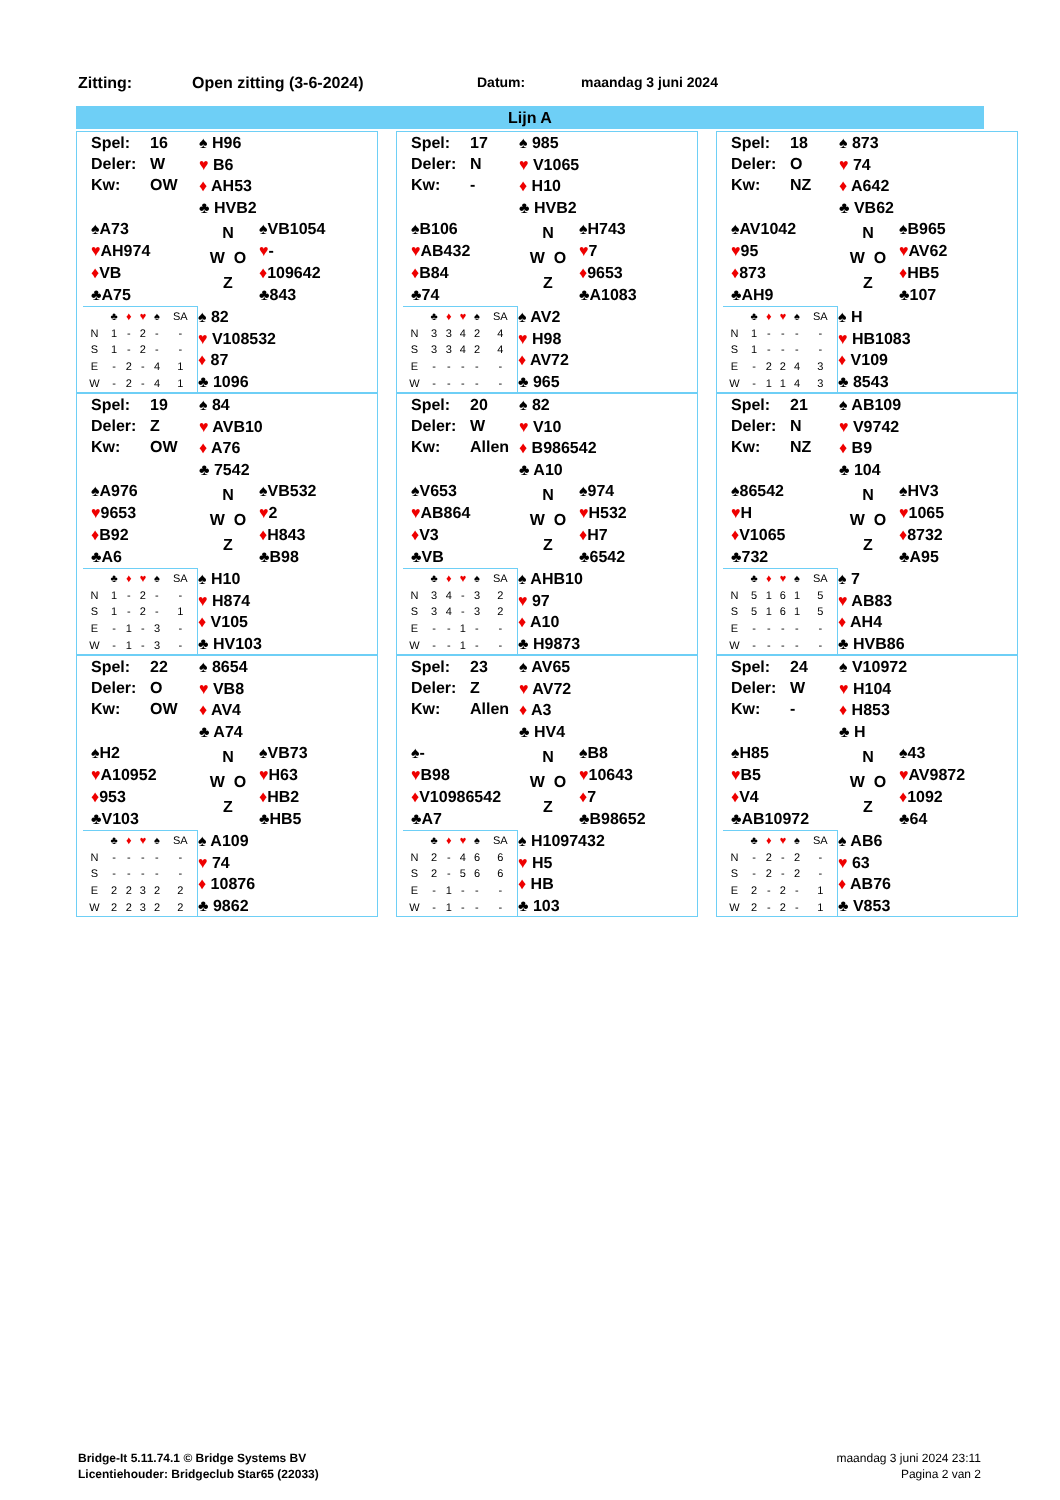Zitting: Open zitting (3-6-2024) Datum: maandag 3 juni 2024
Lijn A
Spel: 16
Deler: W
Kw: OW
♠ H96
♥ B6
♦ AH53
♣ HVB2
♠A73
♥AH974
♦VB
♣A75
N
W O
Z
♠VB1054
♥-
♦109642
♣843
| | ♣ | ♦ | ♥ | ♠ | SA |
| --- | --- | --- | --- | --- | --- |
| N | 1 | - | 2 | - | - |
| S | 1 | - | 2 | - | - |
| E | - | 2 | - | 4 | 1 |
| W | - | 2 | - | 4 | 1 |
♠ 82
♥ V108532
♦ 87
♣ 1096
Spel: 17
Deler: N
Kw: -
♠ 985
♥ V1065
♦ H10
♣ HVB2
♠B106
♥AB432
♦B84
♣74
N
W O
Z
♠H743
♥7
♦9653
♣A1083
| | ♣ | ♦ | ♥ | ♠ | SA |
| --- | --- | --- | --- | --- | --- |
| N | 3 | 3 | 4 | 2 | 4 |
| S | 3 | 3 | 4 | 2 | 4 |
| E | - | - | - | - | - |
| W | - | - | - | - | - |
♠ AV2
♥ H98
♦ AV72
♣ 965
Spel: 18
Deler: O
Kw: NZ
♠ 873
♥ 74
♦ A642
♣ VB62
♠AV1042
♥95
♦873
♣AH9
N
W O
Z
♠B965
♥AV62
♦HB5
♣107
| | ♣ | ♦ | ♥ | ♠ | SA |
| --- | --- | --- | --- | --- | --- |
| N | 1 | - | - | - | - |
| S | 1 | - | - | - | - |
| E | - | 2 | 2 | 4 | 3 |
| W | - | 1 | 1 | 4 | 3 |
♠ H
♥ HB1083
♦ V109
♣ 8543
Spel: 19
Deler: Z
Kw: OW
♠ 84
♥ AVB10
♦ A76
♣ 7542
♠A976
♥9653
♦B92
♣A6
N
W O
Z
♠VB532
♥2
♦H843
♣B98
| | ♣ | ♦ | ♥ | ♠ | SA |
| --- | --- | --- | --- | --- | --- |
| N | 1 | - | 2 | - | - |
| S | 1 | - | 2 | - | 1 |
| E | - | 1 | - | 3 | - |
| W | - | 1 | - | 3 | - |
♠ H10
♥ H874
♦ V105
♣ HV103
Spel: 20
Deler: W
Kw: Allen
♠ 82
♥ V10
♦ B986542
♣ A10
♠V653
♥AB864
♦V3
♣VB
N
W O
Z
♠974
♥H532
♦H7
♣6542
| | ♣ | ♦ | ♥ | ♠ | SA |
| --- | --- | --- | --- | --- | --- |
| N | 3 | 4 | - | 3 | 2 |
| S | 3 | 4 | - | 3 | 2 |
| E | - | - | 1 | - | - |
| W | - | - | 1 | - | - |
♠ AHB10
♥ 97
♦ A10
♣ H9873
Spel: 21
Deler: N
Kw: NZ
♠ AB109
♥ V9742
♦ B9
♣ 104
♠86542
♥H
♦V1065
♣732
N
W O
Z
♠HV3
♥1065
♦8732
♣A95
| | ♣ | ♦ | ♥ | ♠ | SA |
| --- | --- | --- | --- | --- | --- |
| N | 5 | 1 | 6 | 1 | 5 |
| S | 5 | 1 | 6 | 1 | 5 |
| E | - | - | - | - | - |
| W | - | - | - | - | - |
♠ 7
♥ AB83
♦ AH4
♣ HVB86
Spel: 22
Deler: O
Kw: OW
♠ 8654
♥ VB8
♦ AV4
♣ A74
♠H2
♥A10952
♦953
♣V103
N
W O
Z
♠VB73
♥H63
♦HB2
♣HB5
| | ♣ | ♦ | ♥ | ♠ | SA |
| --- | --- | --- | --- | --- | --- |
| N | - | - | - | - | - |
| S | - | - | - | - | - |
| E | 2 | 2 | 3 | 2 | 2 |
| W | 2 | 2 | 3 | 2 | 2 |
♠ A109
♥ 74
♦ 10876
♣ 9862
Spel: 23
Deler: Z
Kw: Allen
♠ AV65
♥ AV72
♦ A3
♣ HV4
♠-
♥B98
♦V10986542
♣A7
N
W O
Z
♠B8
♥10643
♦7
♣B98652
| | ♣ | ♦ | ♥ | ♠ | SA |
| --- | --- | --- | --- | --- | --- |
| N | 2 | - | 4 | 6 | 6 |
| S | 2 | - | 5 | 6 | 6 |
| E | - | 1 | - | - | - |
| W | - | 1 | - | - | - |
♠ H1097432
♥ H5
♦ HB
♣ 103
Spel: 24
Deler: W
Kw: -
♠ V10972
♥ H104
♦ H853
♣ H
♠H85
♥B5
♦V4
♣AB10972
N
W O
Z
♠43
♥AV9872
♦1092
♣64
| | ♣ | ♦ | ♥ | ♠ | SA |
| --- | --- | --- | --- | --- | --- |
| N | - | 2 | - | 2 | - |
| S | - | 2 | - | 2 | - |
| E | 2 | - | 2 | - | 1 |
| W | 2 | - | 2 | - | 1 |
♠ AB6
♥ 63
♦ AB76
♣ V853
Bridge-It 5.11.74.1 © Bridge Systems BV
Licentiehouder: Bridgeclub Star65 (22033)
maandag 3 juni 2024 23:11
Pagina 2 van 2